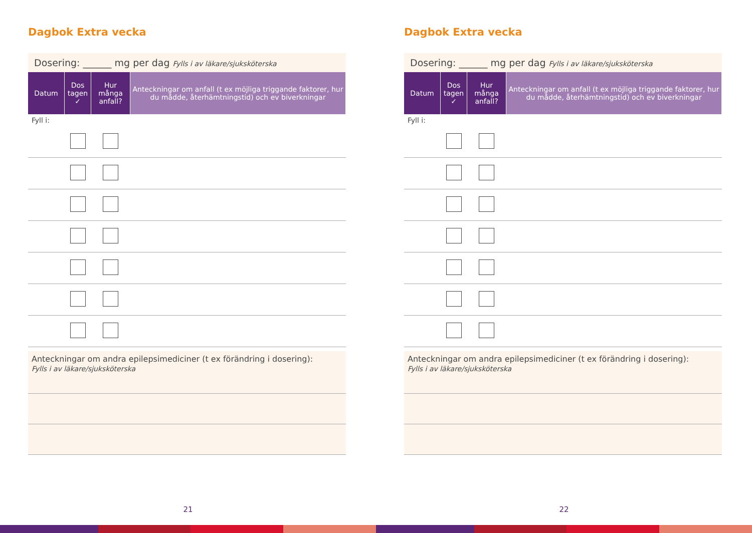Dagbok Extra vecka
Dosering: ______ mg per dag Fylls i av läkare/sjuksköterska
| Datum | Dos tagen ✓ | Hur många anfall? | Anteckningar om anfall (t ex möjliga triggande faktorer, hur du mådde, återhämtningstid) och ev biverkningar |
| --- | --- | --- | --- |
| Fyll i: | | | |
Anteckningar om andra epilepsimediciner (t ex förändring i dosering):
Fylls i av läkare/sjuksköterska
21
Dagbok Extra vecka
Dosering: ______ mg per dag Fylls i av läkare/sjuksköterska
| Datum | Dos tagen ✓ | Hur många anfall? | Anteckningar om anfall (t ex möjliga triggande faktorer, hur du mådde, återhämtningstid) och ev biverkningar |
| --- | --- | --- | --- |
| Fyll i: | | | |
Anteckningar om andra epilepsimediciner (t ex förändring i dosering):
Fylls i av läkare/sjuksköterska
22